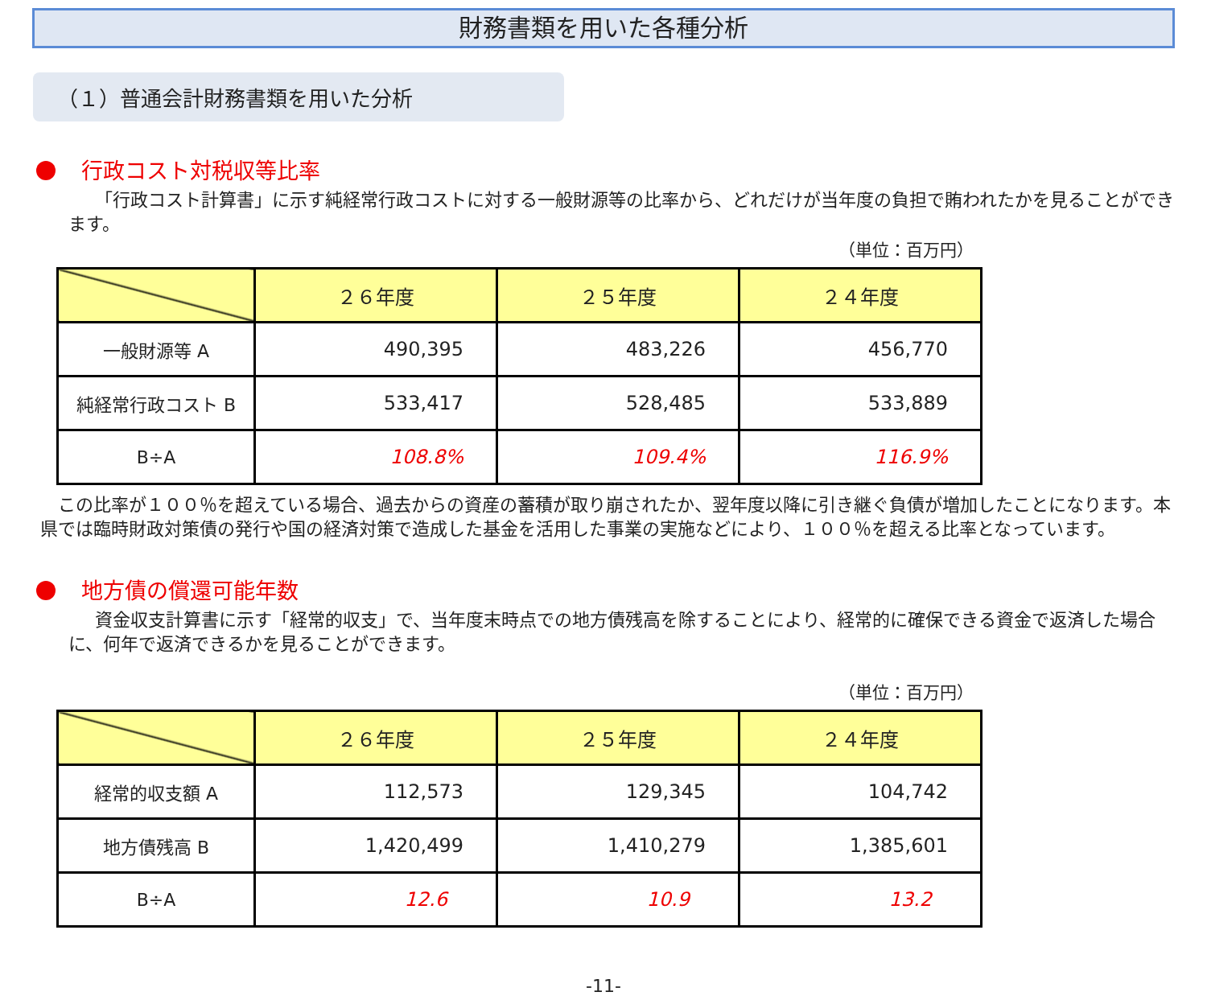財務書類を用いた各種分析
（１）普通会計財務書類を用いた分析
行政コスト対税収等比率
「行政コスト計算書」に示す純経常行政コストに対する一般財源等の比率から、どれだけが当年度の負担で賄われたかを見ることができます。
（単位：百万円）
| | ２６年度 | ２５年度 | ２４年度 |
| --- | --- | --- | --- |
| 一般財源等 A | 490,395 | 483,226 | 456,770 |
| 純経常行政コスト B | 533,417 | 528,485 | 533,889 |
| B÷A | 108.8% | 109.4% | 116.9% |
この比率が１００％を超えている場合、過去からの資産の蓄積が取り崩されたか、翌年度以降に引き継ぐ負債が増加したことになります。本県では臨時財政対策債の発行や国の経済対策で造成した基金を活用した事業の実施などにより、１００％を超える比率となっています。
地方債の償還可能年数
資金収支計算書に示す「経常的収支」で、当年度末時点での地方債残高を除することにより、経常的に確保できる資金で返済した場合に、何年で返済できるかを見ることができます。
（単位：百万円）
| | ２６年度 | ２５年度 | ２４年度 |
| --- | --- | --- | --- |
| 経常的収支額 A | 112,573 | 129,345 | 104,742 |
| 地方債残高 B | 1,420,499 | 1,410,279 | 1,385,601 |
| B÷A | 12.6 | 10.9 | 13.2 |
-11-